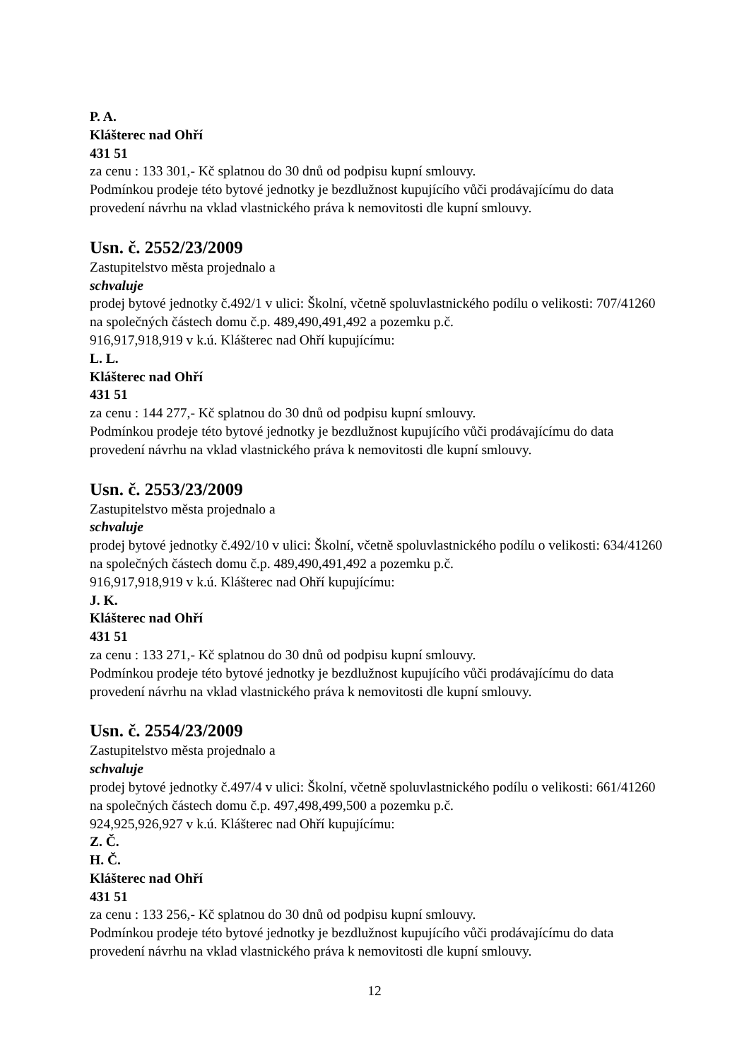P. A.
Klášterec nad Ohří
431 51
za cenu : 133 301,- Kč splatnou do 30 dnů od podpisu kupní smlouvy.
Podmínkou prodeje této bytové jednotky je bezdlužnost kupujícího vůči prodávajícímu do data provedení návrhu na vklad vlastnického práva k nemovitosti dle kupní smlouvy.
Usn. č. 2552/23/2009
Zastupitelstvo města projednalo a
schvaluje
prodej bytové jednotky č.492/1 v ulici: Školní, včetně spoluvlastnického podílu o velikosti: 707/41260 na společných částech domu č.p. 489,490,491,492 a pozemku p.č.
916,917,918,919 v k.ú. Klášterec nad Ohří kupujícímu:
L. L.
Klášterec nad Ohří
431 51
za cenu : 144 277,- Kč splatnou do 30 dnů od podpisu kupní smlouvy.
Podmínkou prodeje této bytové jednotky je bezdlužnost kupujícího vůči prodávajícímu do data provedení návrhu na vklad vlastnického práva k nemovitosti dle kupní smlouvy.
Usn. č. 2553/23/2009
Zastupitelstvo města projednalo a
schvaluje
prodej bytové jednotky č.492/10 v ulici: Školní, včetně spoluvlastnického podílu o velikosti: 634/41260 na společných částech domu č.p. 489,490,491,492 a pozemku p.č.
916,917,918,919 v k.ú. Klášterec nad Ohří kupujícímu:
J. K.
Klášterec nad Ohří
431 51
za cenu : 133 271,- Kč splatnou do 30 dnů od podpisu kupní smlouvy.
Podmínkou prodeje této bytové jednotky je bezdlužnost kupujícího vůči prodávajícímu do data provedení návrhu na vklad vlastnického práva k nemovitosti dle kupní smlouvy.
Usn. č. 2554/23/2009
Zastupitelstvo města projednalo a
schvaluje
prodej bytové jednotky č.497/4 v ulici: Školní, včetně spoluvlastnického podílu o velikosti: 661/41260 na společných částech domu č.p. 497,498,499,500 a pozemku p.č.
924,925,926,927 v k.ú. Klášterec nad Ohří kupujícímu:
Z. Č.
H. Č.
Klášterec nad Ohří
431 51
za cenu : 133 256,- Kč splatnou do 30 dnů od podpisu kupní smlouvy.
Podmínkou prodeje této bytové jednotky je bezdlužnost kupujícího vůči prodávajícímu do data provedení návrhu na vklad vlastnického práva k nemovitosti dle kupní smlouvy.
12